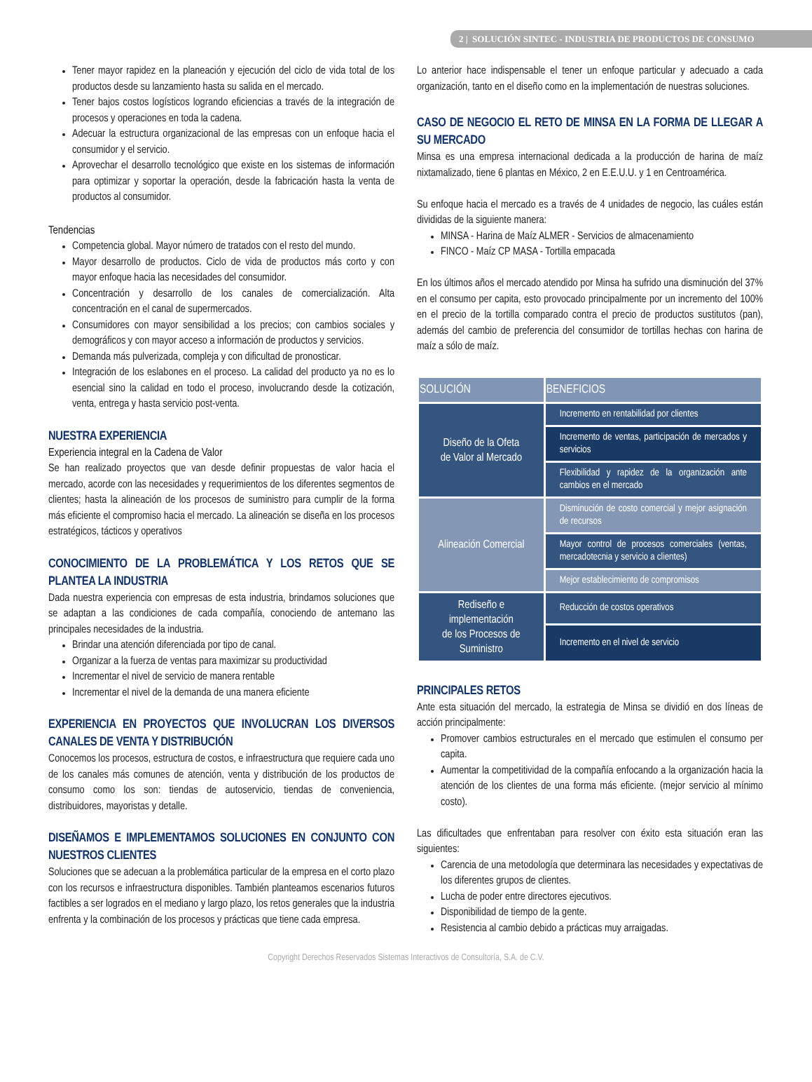2 | SOLUCIÓN SINTEC - INDUSTRIA DE PRODUCTOS DE CONSUMO
Tener mayor rapidez en la planeación y ejecución del ciclo de vida total de los productos desde su lanzamiento hasta su salida en el mercado.
Tener bajos costos logísticos logrando eficiencias a través de la integración de procesos y operaciones en toda la cadena.
Adecuar la estructura organizacional de las empresas con un enfoque hacia el consumidor y el servicio.
Aprovechar el desarrollo tecnológico que existe en los sistemas de información para optimizar y soportar la operación, desde la fabricación hasta la venta de productos al consumidor.
Tendencias
Competencia global. Mayor número de tratados con el resto del mundo.
Mayor desarrollo de productos. Ciclo de vida de productos más corto y con mayor enfoque hacia las necesidades del consumidor.
Concentración y desarrollo de los canales de comercialización. Alta concentración en el canal de supermercados.
Consumidores con mayor sensibilidad a los precios; con cambios sociales y demográficos y con mayor acceso a información de productos y servicios.
Demanda más pulverizada, compleja y con dificultad de pronosticar.
Integración de los eslabones en el proceso. La calidad del producto ya no es lo esencial sino la calidad en todo el proceso, involucrando desde la cotización, venta, entrega y hasta servicio post-venta.
NUESTRA EXPERIENCIA
Experiencia integral en la Cadena de Valor
Se han realizado proyectos que van desde definir propuestas de valor hacia el mercado, acorde con las necesidades y requerimientos de los diferentes segmentos de clientes; hasta la alineación de los procesos de suministro para cumplir de la forma más eficiente el compromiso hacia el mercado. La alineación se diseña en los procesos estratégicos, tácticos y operativos
CONOCIMIENTO DE LA PROBLEMÁTICA Y LOS RETOS QUE SE PLANTEA LA INDUSTRIA
Dada nuestra experiencia con empresas de esta industria, brindamos soluciones que se adaptan a las condiciones de cada compañía, conociendo de antemano las principales necesidades de la industria.
Brindar una atención diferenciada por tipo de canal.
Organizar a la fuerza de ventas para maximizar su productividad
Incrementar el nivel de servicio de manera rentable
Incrementar el nivel de la demanda de una manera eficiente
EXPERIENCIA EN PROYECTOS QUE INVOLUCRAN LOS DIVERSOS CANALES DE VENTA Y DISTRIBUCIÓN
Conocemos los procesos, estructura de costos, e infraestructura que requiere cada uno de los canales más comunes de atención, venta y distribución de los productos de consumo como los son: tiendas de autoservicio, tiendas de conveniencia, distribuidores, mayoristas y detalle.
DISEÑAMOS E IMPLEMENTAMOS SOLUCIONES EN CONJUNTO CON NUESTROS CLIENTES
Soluciones que se adecuan a la problemática particular de la empresa en el corto plazo con los recursos e infraestructura disponibles. También planteamos escenarios futuros factibles a ser logrados en el mediano y largo plazo, los retos generales que la industria enfrenta y la combinación de los procesos y prácticas que tiene cada empresa.
Lo anterior hace indispensable el tener un enfoque particular y adecuado a cada organización, tanto en el diseño como en la implementación de nuestras soluciones.
CASO DE NEGOCIO EL RETO DE MINSA EN LA FORMA DE LLEGAR A SU MERCADO
Minsa es una empresa internacional dedicada a la producción de harina de maíz nixtamalizado, tiene 6 plantas en México, 2 en E.E.U.U. y 1 en Centroamérica.
Su enfoque hacia el mercado es a través de 4 unidades de negocio, las cuáles están divididas de la siguiente manera:
MINSA - Harina de Maíz ALMER - Servicios de almacenamiento
FINCO - Maíz CP MASA - Tortilla empacada
En los últimos años el mercado atendido por Minsa ha sufrido una disminución del 37% en el consumo per capita, esto provocado principalmente por un incremento del 100% en el precio de la tortilla comparado contra el precio de productos sustitutos (pan), además del cambio de preferencia del consumidor de tortillas hechas con harina de maíz a sólo de maíz.
| SOLUCIÓN | BENEFICIOS |
| --- | --- |
| Diseño de la Ofeta de Valor al Mercado | Incremento en rentabilidad por clientes |
| | Incremento de ventas, participación de mercados y servicios |
| | Flexibilidad y rapidez de la organización ante cambios en el mercado |
| Alineación Comercial | Disminución de costo comercial y mejor asignación de recursos |
| | Mayor control de procesos comerciales (ventas, mercadotecnia y servicio a clientes) |
| | Mejor establecimiento de compromisos |
| Rediseño e implementación de los Procesos de Suministro | Reducción de costos operativos |
| | Incremento en el nivel de servicio |
PRINCIPALES RETOS
Ante esta situación del mercado, la estrategia de Minsa se dividió en dos líneas de acción principalmente:
Promover cambios estructurales en el mercado que estimulen el consumo per capita.
Aumentar la competitividad de la compañía enfocando a la organización hacia la atención de los clientes de una forma más eficiente. (mejor servicio al mínimo costo).
Las dificultades que enfrentaban para resolver con éxito esta situación eran las siguientes:
Carencia de una metodología que determinara las necesidades y expectativas de los diferentes grupos de clientes.
Lucha de poder entre directores ejecutivos.
Disponibilidad de tiempo de la gente.
Resistencia al cambio debido a prácticas muy arraigadas.
Copyright Derechos Reservados Sistemas Interactivos de Consultoría, S.A. de C.V.